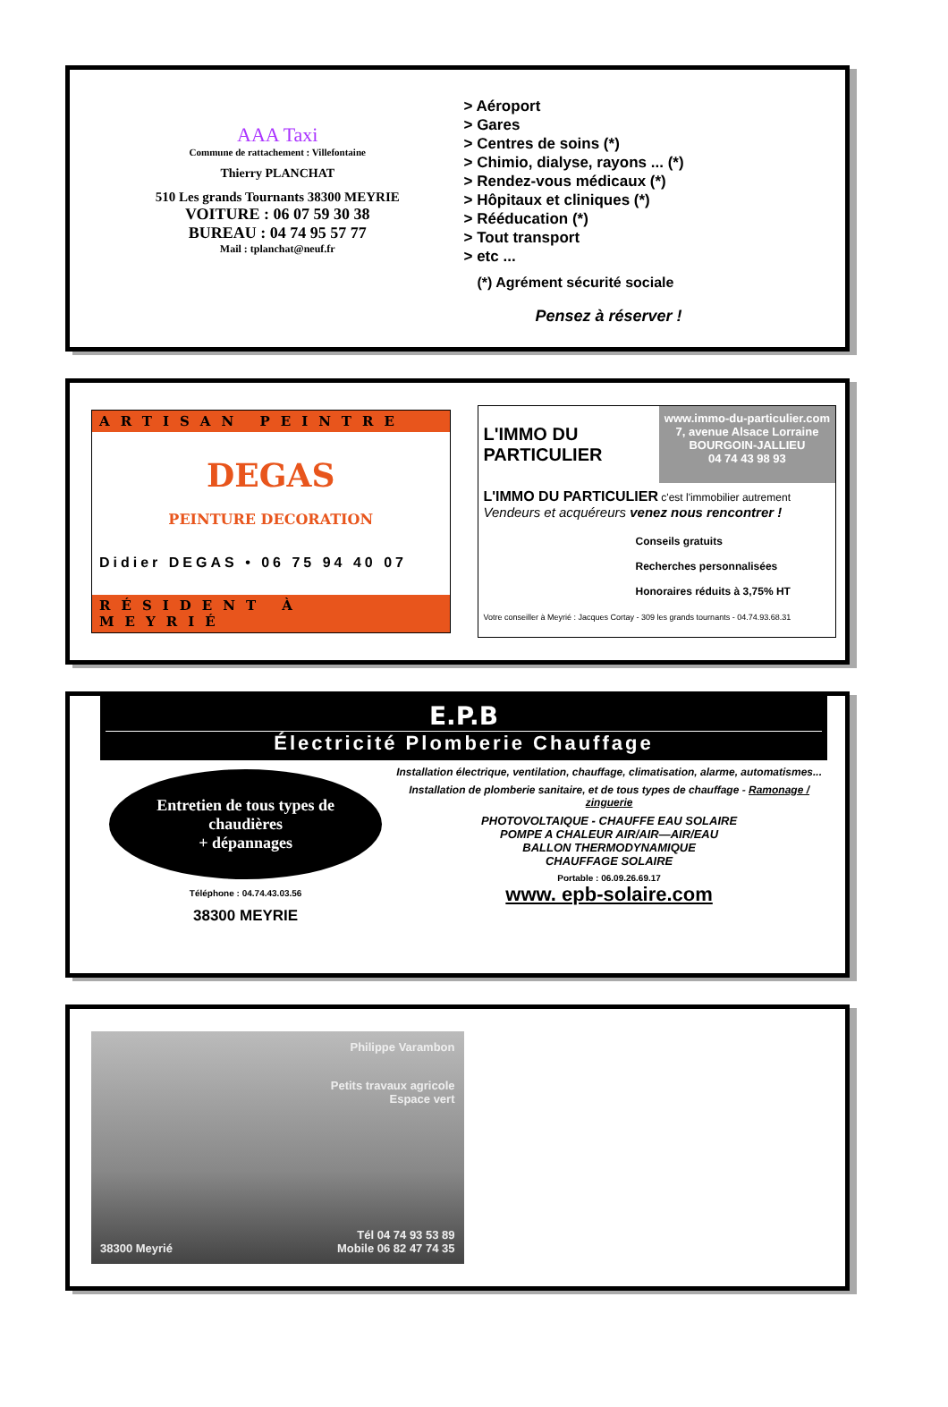AAA Taxi
Commune de rattachement : Villefontaine
Thierry PLANCHAT
510 Les grands Tournants 38300 MEYRIE
VOITURE : 06 07 59 30 38
BUREAU : 04 74 95 57 77
Mail : tplanchat@neuf.fr
> Aéroport
> Gares
> Centres de soins (*)
> Chimio, dialyse, rayons ... (*)
> Rendez-vous médicaux (*)
> Hôpitaux et cliniques (*)
> Rééducation (*)
> Tout transport
> etc ...
(*) Agrément sécurité sociale
Pensez à réserver !
ARTISAN PEINTRE
DEGAS
PEINTURE DECORATION
Didier DEGAS • 06 75 94 40 07
RÉSIDENT À MEYRIÉ
L'IMMO DU PARTICULIER
www.immo-du-particulier.com
7, avenue Alsace Lorraine
BOURGOIN-JALLIEU
04 74 43 98 93
L'IMMO DU PARTICULIER c'est l'immobilier autrement
Vendeurs et acquéreurs venez nous rencontrer !
Conseils gratuits
Recherches personnalisées
Honoraires réduits à 3,75% HT
Votre conseiller à Meyrié : Jacques Cortay - 309 les grands tournants - 04.74.93.68.31
E.P.B
Électricité Plomberie Chauffage
Entretien de tous types de chaudières
+ dépannages
Téléphone : 04.74.43.03.56
38300 MEYRIE
Installation électrique, ventilation, chauffage, climatisation, alarme, automatismes...
Installation de plomberie sanitaire, et de tous types de chauffage - Ramonage / zinguerie
PHOTOVOLTAIQUE - CHAUFFE EAU SOLAIRE
POMPE A CHALEUR AIR/AIR—AIR/EAU
BALLON THERMODYNAMIQUE
CHAUFFAGE SOLAIRE
Portable : 06.09.26.69.17
www. epb-solaire.com
Philippe Varambon
Petits travaux agricole
Espace vert
38300 Meyrié Tél 04 74 93 53 89
Mobile 06 82 47 74 35